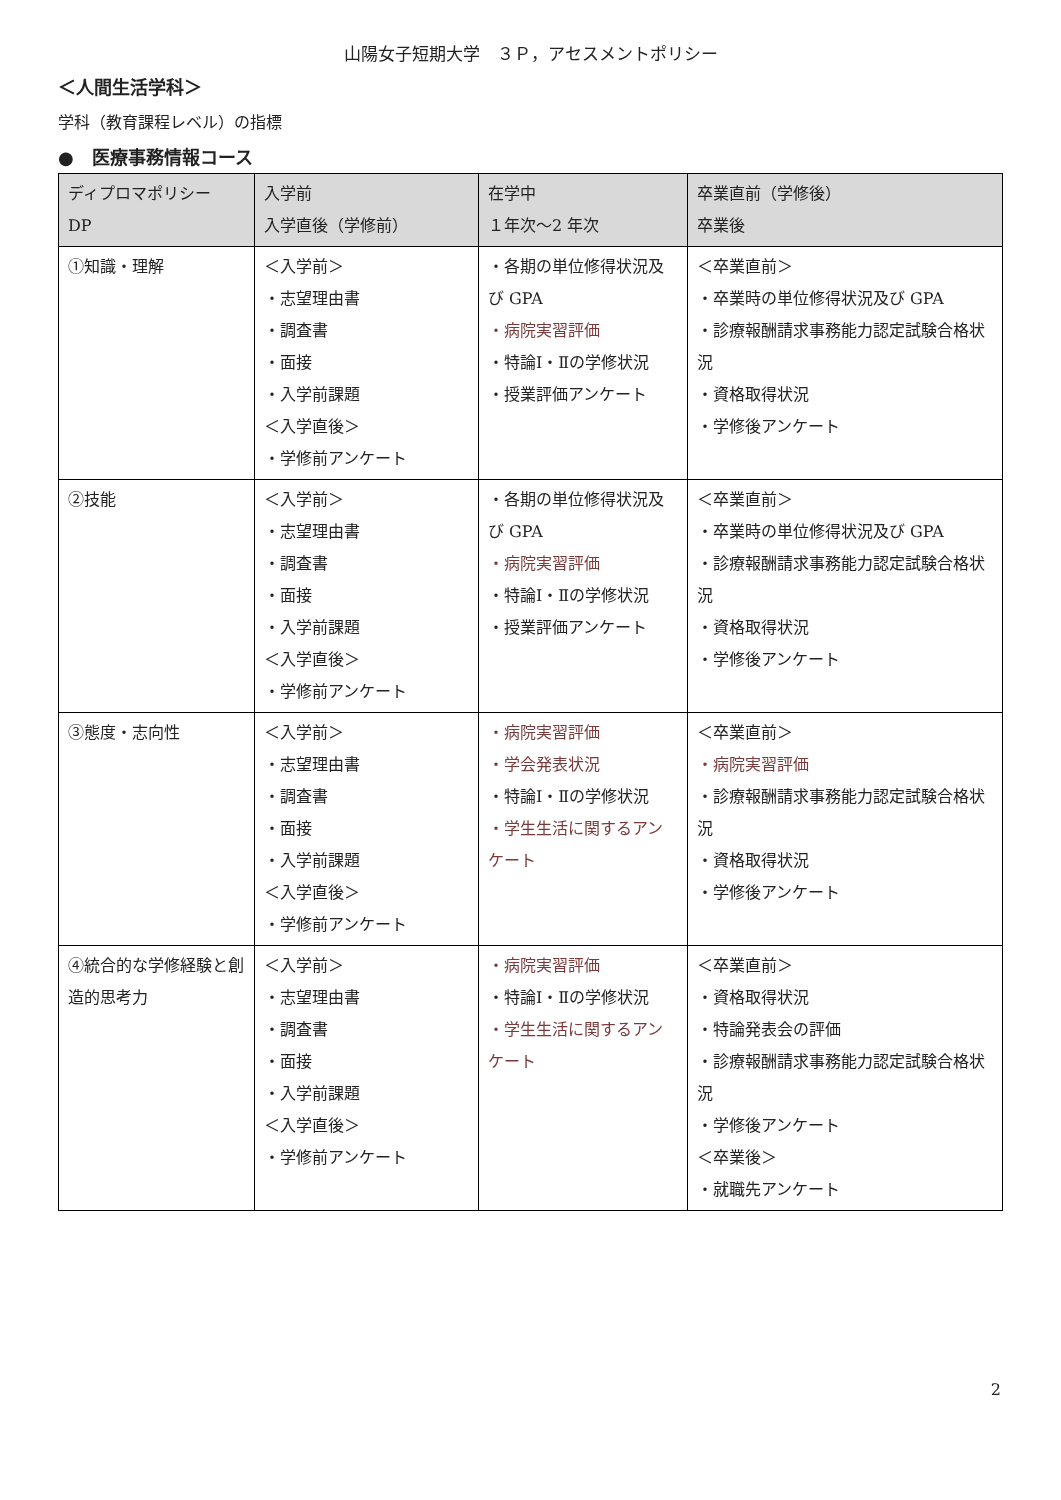山陽女子短期大学　３Ｐ，アセスメントポリシー
＜人間生活学科＞
学科（教育課程レベル）の指標
●　医療事務情報コース
| ディプロマポリシー DP | 入学前 入学直後（学修前） | 在学中 １年次～2 年次 | 卒業直前（学修後） 卒業後 |
| --- | --- | --- | --- |
| ①知識・理解 | ＜入学前＞ ・志望理由書 ・調査書 ・面接 ・入学前課題 ＜入学直後＞ ・学修前アンケート | ・各期の単位修得状況及び GPA ・病院実習評価 ・特論Ⅰ・Ⅱの学修状況 ・授業評価アンケート | ＜卒業直前＞ ・卒業時の単位修得状況及び GPA ・診療報酬請求事務能力認定試験合格状況 ・資格取得状況 ・学修後アンケート |
| ②技能 | ＜入学前＞ ・志望理由書 ・調査書 ・面接 ・入学前課題 ＜入学直後＞ ・学修前アンケート | ・各期の単位修得状況及び GPA ・病院実習評価 ・特論Ⅰ・Ⅱの学修状況 ・授業評価アンケート | ＜卒業直前＞ ・卒業時の単位修得状況及び GPA ・診療報酬請求事務能力認定試験合格状況 ・資格取得状況 ・学修後アンケート |
| ③態度・志向性 | ＜入学前＞ ・志望理由書 ・調査書 ・面接 ・入学前課題 ＜入学直後＞ ・学修前アンケート | ・病院実習評価 ・学会発表状況 ・特論Ⅰ・Ⅱの学修状況 ・学生生活に関するアンケート | ＜卒業直前＞ ・病院実習評価 ・診療報酬請求事務能力認定試験合格状況 ・資格取得状況 ・学修後アンケート |
| ④統合的な学修経験と創造的思考力 | ＜入学前＞ ・志望理由書 ・調査書 ・面接 ・入学前課題 ＜入学直後＞ ・学修前アンケート | ・病院実習評価 ・特論Ⅰ・Ⅱの学修状況 ・学生生活に関するアンケート | ＜卒業直前＞ ・資格取得状況 ・特論発表会の評価 ・診療報酬請求事務能力認定試験合格状況 ・学修後アンケート ＜卒業後＞ ・就職先アンケート |
2